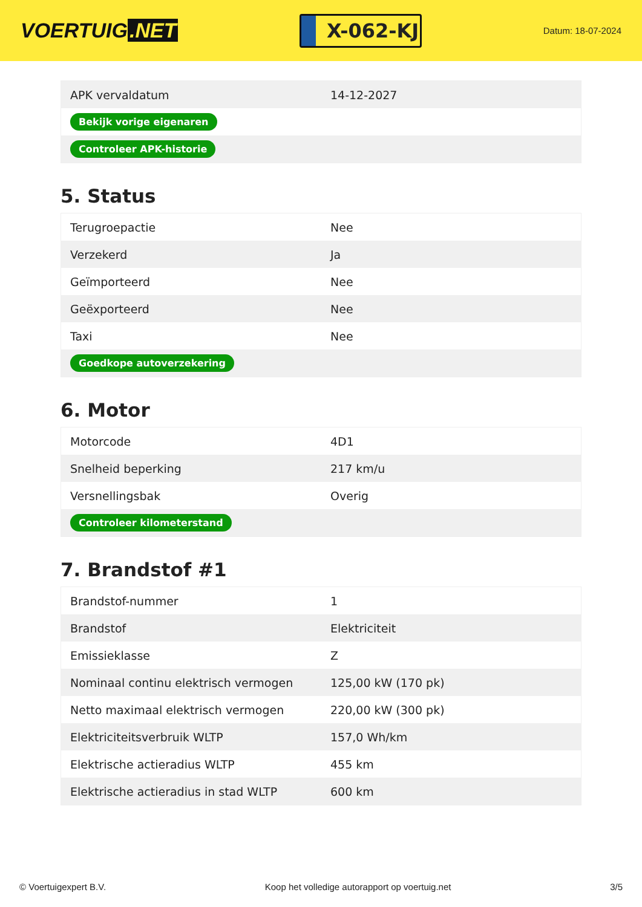VOERTUIG.NET
X-062-KJ
Datum: 18-07-2024
| APK vervaldatum | 14-12-2027 |
| Bekijk vorige eigenaren | |
| Controleer APK-historie | |
5. Status
| Terugroepactie | Nee |
| Verzekerd | Ja |
| Geïmporteerd | Nee |
| Geëxporteerd | Nee |
| Taxi | Nee |
| Goedkope autoverzekering | |
6. Motor
| Motorcode | 4D1 |
| Snelheid beperking | 217 km/u |
| Versnellingsbak | Overig |
| Controleer kilometerstand | |
7. Brandstof #1
| Brandstof-nummer | 1 |
| Brandstof | Elektriciteit |
| Emissieklasse | Z |
| Nominaal continu elektrisch vermogen | 125,00 kW (170 pk) |
| Netto maximaal elektrisch vermogen | 220,00 kW (300 pk) |
| Elektriciteitsverbruik WLTP | 157,0 Wh/km |
| Elektrische actieradius WLTP | 455 km |
| Elektrische actieradius in stad WLTP | 600 km |
© Voertuigexpert B.V. Koop het volledige autorapport op voertuig.net 3/5